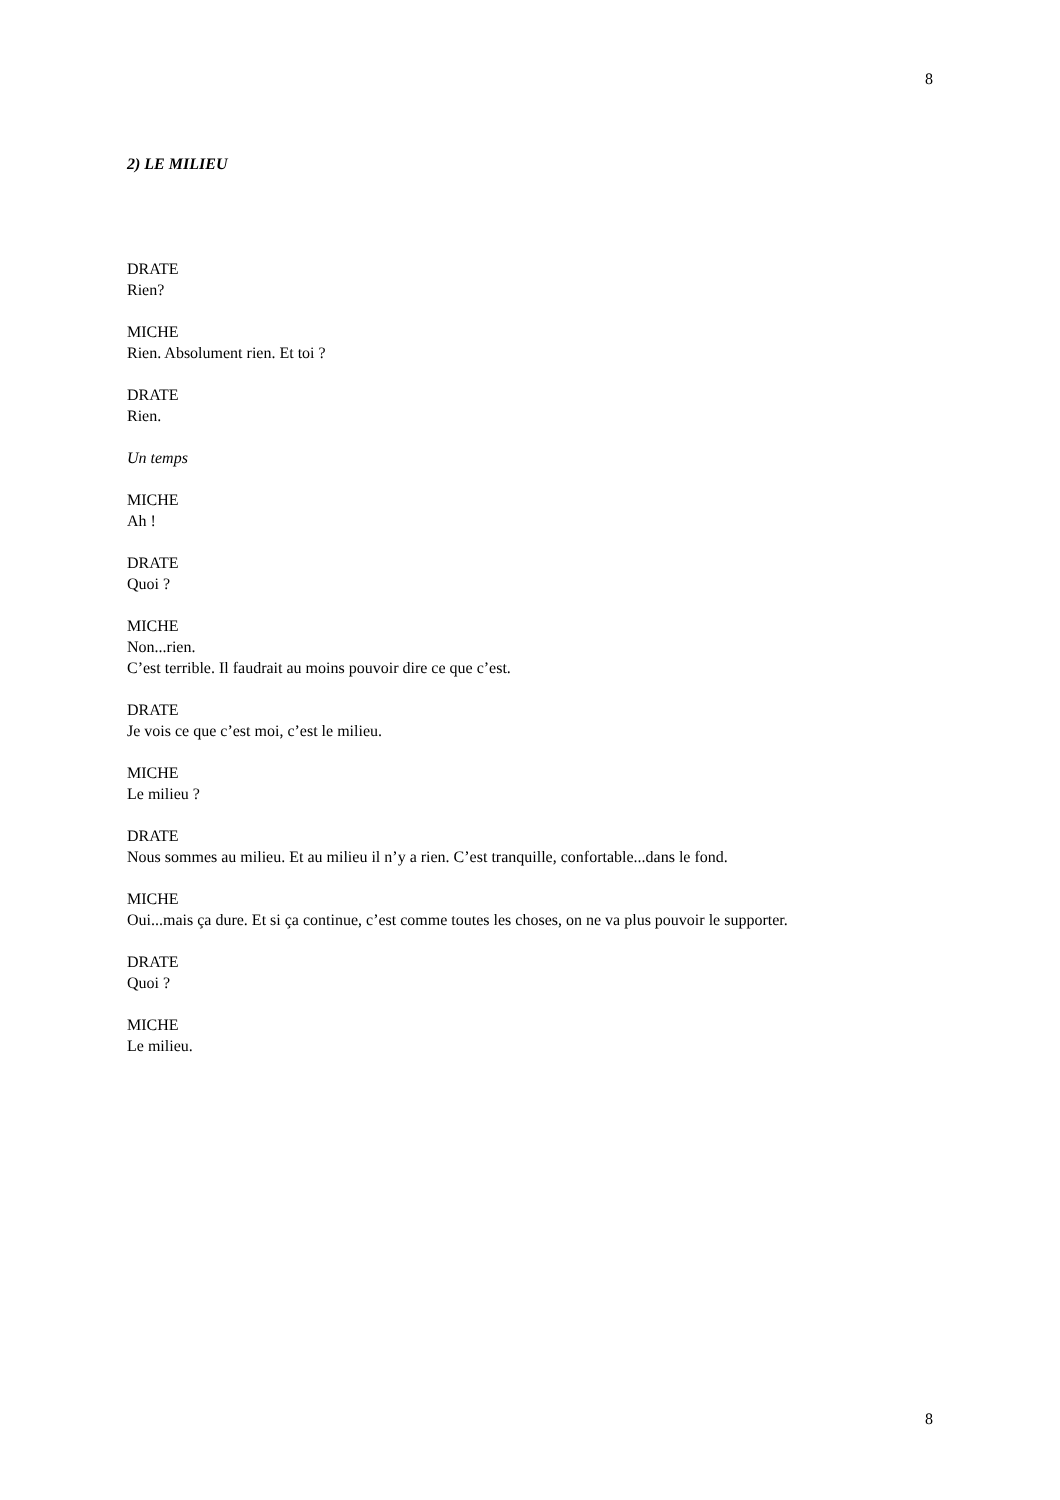8
2) LE MILIEU
DRATE
Rien?
MICHE
Rien. Absolument rien. Et toi ?
DRATE
Rien.
Un temps
MICHE
Ah !
DRATE
Quoi ?
MICHE
Non...rien.
C’est terrible. Il faudrait au moins pouvoir dire ce que c’est.
DRATE
Je vois ce que c’est moi, c’est le milieu.
MICHE
Le milieu ?
DRATE
Nous sommes au milieu. Et au milieu il n’y a rien. C’est tranquille, confortable...dans le fond.
MICHE
Oui...mais ça dure. Et si ça continue, c’est comme toutes les choses, on ne va plus pouvoir le supporter.
DRATE
Quoi ?
MICHE
Le milieu.
8